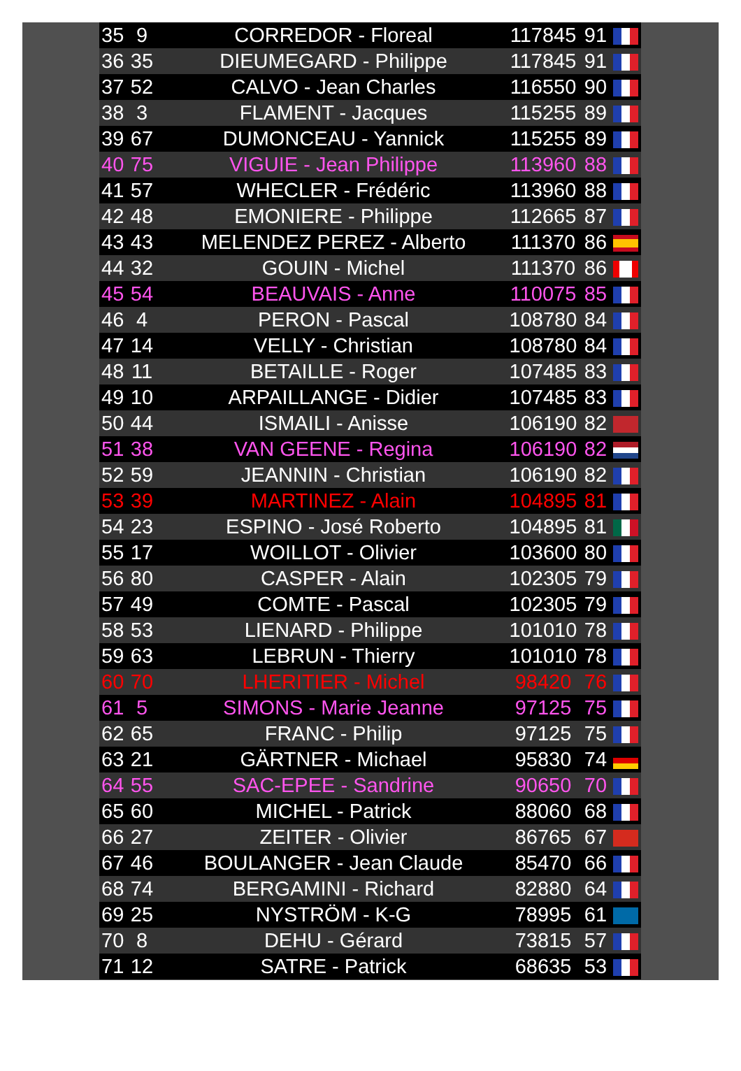| 35 | 9 | CORREDOR - Floreal | 117845 | 91 | |
| 36 | 35 | DIEUMEGARD - Philippe | 117845 | 91 | |
| 37 | 52 | CALVO - Jean Charles | 116550 | 90 | |
| 38 | 3 | FLAMENT - Jacques | 115255 | 89 | |
| 39 | 67 | DUMONCEAU - Yannick | 115255 | 89 | |
| 40 | 75 | VIGUIE - Jean Philippe | 113960 | 88 | |
| 41 | 57 | WHECLER - Frédéric | 113960 | 88 | |
| 42 | 48 | EMONIERE - Philippe | 112665 | 87 | |
| 43 | 43 | MELENDEZ PEREZ - Alberto | 111370 | 86 | |
| 44 | 32 | GOUIN - Michel | 111370 | 86 | |
| 45 | 54 | BEAUVAIS - Anne | 110075 | 85 | |
| 46 | 4 | PERON - Pascal | 108780 | 84 | |
| 47 | 14 | VELLY - Christian | 108780 | 84 | |
| 48 | 11 | BETAILLE - Roger | 107485 | 83 | |
| 49 | 10 | ARPAILLANGE - Didier | 107485 | 83 | |
| 50 | 44 | ISMAILI - Anisse | 106190 | 82 | |
| 51 | 38 | VAN GEENE - Regina | 106190 | 82 | |
| 52 | 59 | JEANNIN - Christian | 106190 | 82 | |
| 53 | 39 | MARTINEZ - Alain | 104895 | 81 | |
| 54 | 23 | ESPINO - José Roberto | 104895 | 81 | |
| 55 | 17 | WOILLOT - Olivier | 103600 | 80 | |
| 56 | 80 | CASPER - Alain | 102305 | 79 | |
| 57 | 49 | COMTE - Pascal | 102305 | 79 | |
| 58 | 53 | LIENARD - Philippe | 101010 | 78 | |
| 59 | 63 | LEBRUN - Thierry | 101010 | 78 | |
| 60 | 70 | LHERITIER - Michel | 98420 | 76 | |
| 61 | 5 | SIMONS - Marie Jeanne | 97125 | 75 | |
| 62 | 65 | FRANC - Philip | 97125 | 75 | |
| 63 | 21 | GÄRTNER - Michael | 95830 | 74 | |
| 64 | 55 | SAC-EPEE - Sandrine | 90650 | 70 | |
| 65 | 60 | MICHEL - Patrick | 88060 | 68 | |
| 66 | 27 | ZEITER - Olivier | 86765 | 67 | |
| 67 | 46 | BOULANGER - Jean Claude | 85470 | 66 | |
| 68 | 74 | BERGAMINI - Richard | 82880 | 64 | |
| 69 | 25 | NYSTRÖM - K-G | 78995 | 61 | |
| 70 | 8 | DEHU - Gérard | 73815 | 57 | |
| 71 | 12 | SATRE - Patrick | 68635 | 53 | |